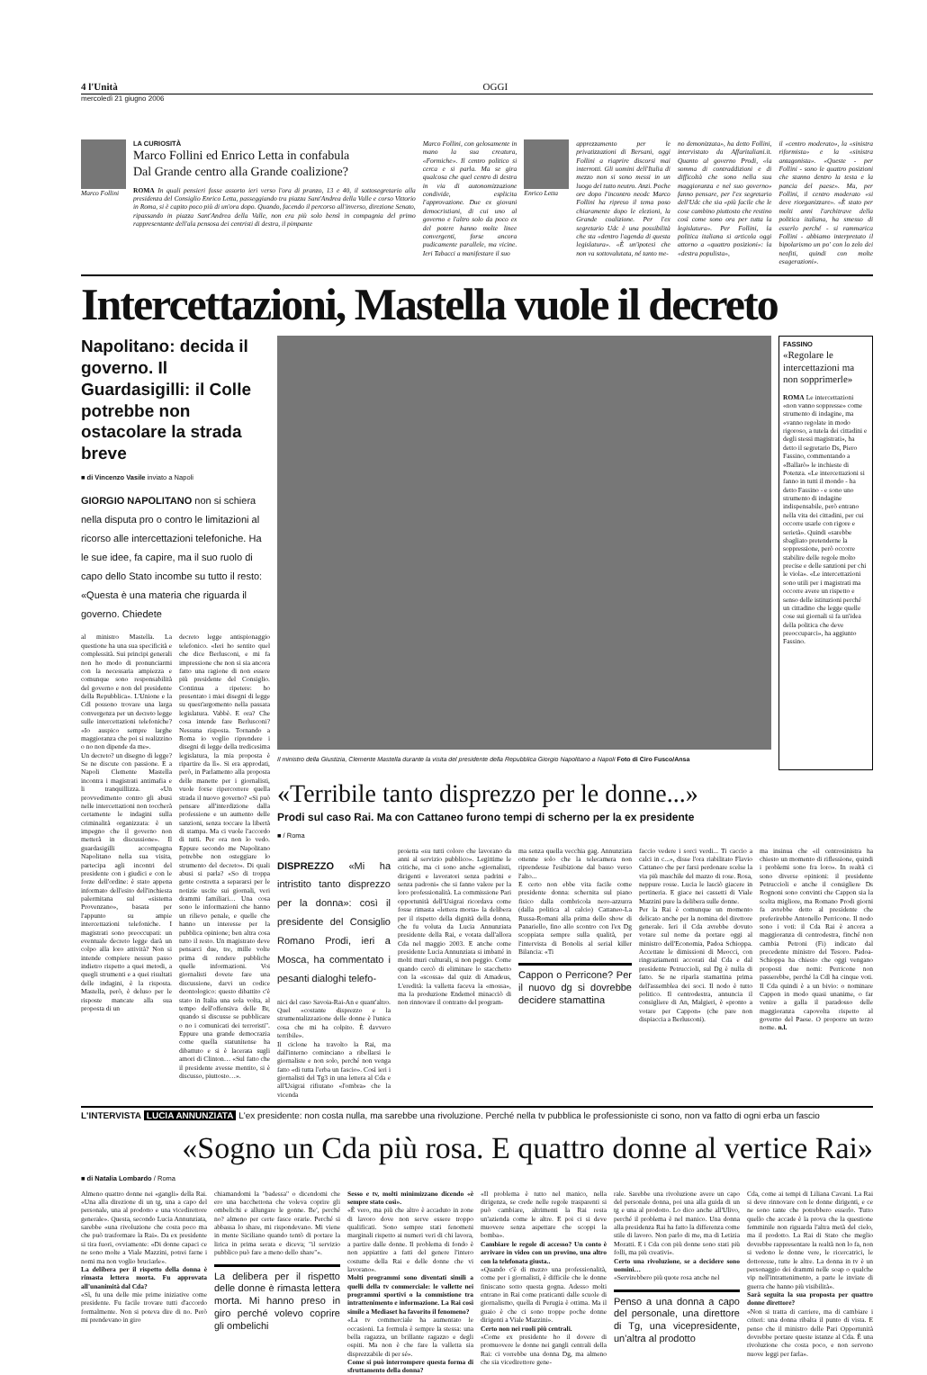4 l'Unità OGGI
mercoledì 21 giugno 2006
Marco Follini
LA CURIOSITÀ
Marco Follini ed Enrico Letta in confabula
Dal Grande centro alla Grande coalizione?
ROMA In quali pensieri fosse assorto ieri verso l'ora di pranzo, 13 e 40, il sottosegretario alla presidenza del Consiglio Enrico Letta, passeggiando tra piazza Sant'Andrea della Valle e corso Vittorio in Roma, si è capito poco più di un'ora dopo. Quando, facendo il percorso all'inverso, direzione Senato, ripassando in piazza Sant'Andrea della Valle, non era più solo bensì in compagnia del primo rappresentante dell'ala pensosa dei centristi di destra, il pimpante
Marco Follini, con gelosamente in mano la sua creatura, «Formiche». Il centro politico si cerca e si parla. Ma se gira qualcosa che quel centro di destra in via di autonomizzazione condivide, esplicita l'approvazione. Due ex giovani democristiani, di cui uno al governo e l'altro solo da poco ex del potere hanno molte linee convergenti, forse ancora pudicamente parallele, ma vicine. Ieri Tabacci a manifestare il suo
Enrico Letta
apprezzamento per le privatizzazioni di Bersani, oggi Follini a riaprire discorsi mai interrotti. Gli uomini dell'Italia di mezzo non si sono messi in un luogo del tutto neutro. Anzi. Poche ore dopo l'incontro neodc Marco Follini ha ripreso il tema poso chiaramente dopo le elezioni, la Grande coalizione. Per l'ex segretario Udc è una possibilità che sta «dentro l'agenda di questa legislatura». «È un'ipotesi che non va sottovalutata, né tanto me-
no demonizzata», ha detto Follini, intervistato da Affaritaliani.it. Quanto al governo Prodi, «la somma di contraddizioni e di difficoltà che sono nella sua maggioranza e nel suo governo» fanno pensare, per l'ex segretario dell'Udc che sia «più facile che le cose cambino piuttosto che restino così come sono ora per tutta la legislatura». Per Follini, la politica italiana si articola oggi attorno a «quattro posizioni»: la «destra populista»,
il «centro moderato», la «sinistra riformista» e la «sinistra antagonista». «Queste - per Follini - sono le quattro posizioni che stanno dentro la testa e la pancia del paese». Ma, per Follini, il centro moderato «si deve riorganizzare». «È stato per molti anni l'architrave della politica italiana, ha smesso di esserlo perché - si rammarica Follini - abbiamo interpretato il bipolarismo un po' con lo zelo dei neofiti, quindi con molte esagerazioni».
Intercettazioni, Mastella vuole il decreto
Napolitano: decida il governo. Il Guardasigilli: il Colle potrebbe non ostacolare la strada breve
■ di Vincenzo Vasile inviato a Napoli
GIORGIO NAPOLITANO non si schiera nella disputa pro o contro le limitazioni al ricorso alle intercettazioni telefoniche. Ha le sue idee, fa capire, ma il suo ruolo di capo dello Stato incombe su tutto il resto: «Questa è una materia che riguarda il governo. Chiedete
al ministro Mastella. La questione ha una sua specificità e complessità. Sui principi generali non ho modo di pronunciarmi con la necessaria ampiezza e comunque sono responsabilità del governo e non del presidente della Repubblica». L'Unione e la Cdl possono trovare una larga convergenza per un decreto legge sulle intercettazioni telefoniche? «Io auspico sempre larghe maggioranza che poi si realizzino o no non dipende da me».
Un decreto? un disegno di legge? Se ne discute con passione. E a Napoli Clemente Mastella incontra i magistrati antimafia e li tranquillizza. «Un provvedimento contro gli abusi nelle intercettazioni non toccherà certamente le indagini sulla criminalità organizzata: è un impegno che il governo non metterà in discussione». Il guardasigilli accompagna Napolitano nella sua visita, partecipa agli incontri del presidente con i giudici e con le forze dell'ordine: è stato appena informato dell'esito dell'inchiesta palermitana sul «sistema Provenzano», basata per l'appunto su ampie intercettazioni telefoniche. I magistrati sono preoccupati: un eventuale decreto legge darà un colpo alla loro attività? Non si intende compiere nessun passo indietro rispetto a quei metodi, a quegli strumenti e a quei risultati delle indagini, è la risposta. Mastella, però, è deluso per le risposte mancate alla sua proposta di un
decreto legge antispionaggio telefonico. «Ieri ho sentito quel che dice Berlusconi, e mi fa impressione che non si sia ancora fatto una ragione di non essere più presidente del Consiglio. Continua a ripetere: ho presentato i miei disegni di legge su quest'argomento nella passata legislatura. Vabbè. E ora? Che cosa intende fare Berlusconi? Nessuna risposta. Tornando a Roma io voglio riprendere i disegni di legge della tredicesima legislatura, la mia proposta è ripartire da lì». Si era approdati, però, in Parlamento alla proposta delle manette per i giornalisti, vuole forse ripercorrere quella strada il nuovo governo? «Si può pensare all'interdizione dalla professione e un aumento delle sanzioni, senza toccare la libertà di stampa. Ma ci vuole l'accordo di tutti. Per ora non lo vedo. Eppure secondo me Napolitano potrebbe non osteggiare lo strumento del decreto». Di quali abusi si parla? «So di troppa gente costretta a separarsi per le notizie uscite sui giornali, veri drammi familiari… Una cosa sono le informazioni che hanno un rilievo penale, e quelle che hanno un interesse per la pubblica opinione; ben altra cosa tutto il resto. Un magistrato deve pensarci due, tre, mille volte prima di rendere pubbliche quelle informazioni. Voi giornalisti dovete fare una discussione, darvi un codice deontologico: questo dibattito c'è stato in Italia una sola volta, al tempo dell'offensiva delle Br, quando si discusse se pubblicare o no i comunicati dei terroristi". Eppure una grande democrazia come quella statunitense ha dibattuto e si è lacerata sugli amori di Clinton… «Sul fatto che il presidente avesse mentito, si è discusso, piuttosto…».
Il ministro della Giustizia, Clemente Mastella durante la visita del presidente della Repubblica Giorgio Napolitano a Napoli Foto di Ciro Fusco/Ansa
FASSINO
«Regolare le intercettazioni ma non sopprimerle»
ROMA Le intercettazioni «non vanno soppresse» come strumento di indagine, ma «vanno regolate in modo rigoroso, a tutela dei cittadini e degli stessi magistrati», ha detto il segretario Ds, Piero Fassino, commentando a «Ballarò» le inchieste di Potenza. «Le intercettazioni si fanno in tutti il mondo - ha detto Fassino - e sono uno strumento di indagine indispensabile, però entrano nella vita dei cittadini, per cui occorre usarle con rigore e serietà». Quindi «sarebbe sbagliato pretenderne la soppressione, però occorre stabilire delle regole molto precise e delle sanzioni per chi le viola». «Le intercettazioni sono utili per i magistrati ma occorre avere un rispetto e senso delle istituzioni perché un cittadino che legge quelle cose sui giornali si fa un'idea della politica che deve preoccuparci», ha aggiunto Fassino.
«Terribile tanto disprezzo per le donne...»
Prodi sul caso Rai. Ma con Cattaneo furono tempi di scherno per la ex presidente
■ / Roma
DISPREZZO «Mi ha intristito tanto disprezzo per la donna»: così il presidente del Consiglio Romano Prodi, ieri a Mosca, ha commentato i pesanti dialoghi telefo-
nici del caso Savoia-Rai-An e quant'altro. Quel «costante disprezzo e la strumentalizzazione delle donne è l'unica cosa che mi ha colpito. È davvero terribile».
Il ciclone ha travolto la Rai, ma dall'interno cominciano a ribellarsi le giornaliste e non solo, perché non venga fatto «di tutta l'erba un fascio». Così ieri i giornalisti del Tg3 in una lettera al Cda e all'Usigrai rifiutano «l'ombra» che la vicenda
proietta «su tutti coloro che lavorano da anni al servizio pubblico». Legittime le critiche, ma ci sono anche «giornalisti, dirigenti e lavoratori senza padrini e senza padroni» che si fanno valere per la loro professionalità. La commissione Pari opportunità dell'Usigrai ricordava come fosse rimasta «lettera morta» la delibera per il rispetto della dignità della donna, che fu voluta da Lucia Annunziata presidente della Rai, e votata dall'allora Cda nel maggio 2003. E anche come presidente Lucia Annunziata si imbatté in molti muri culturali, si non peggio. Come quando cercò di eliminare lo stacchetto con la «scossa» dal quiz di Amadeus, L'eredità: la valletta faceva la «mossa», ma la produzione Endemol minacciò di non rinnovare il contratto del program-
ma senza quella vecchia gag. Annunziata ottenne solo che la telecamera non riprendesse l'esibizione dal basso verso l'alto...
E certo non ebbe vita facile come presidente donna: schernita sul piano fisico dalla combricola nero-azzurra (dalla politica al calcio) Cattaneo-La Russa-Romani alla prima dello show di Panariello, fino allo scontro con l'ex Dg scoppiata sempre sulla qualità, per l'intervista di Bonolis al serial killer Bilancia: «Ti
Cappon o Perricone? Per il nuovo dg si dovrebbe decidere stamattina
faccio vedere i sorci verdi... Ti caccio a calci in c...», disse l'ora riabilitato Flavio Cattaneo che per farsi perdonare scelse la via più maschile del mazzo di rose. Rosa, neppure rosse. Lucia le lasciò giacere in portineria. E giace nei cassetti di Viale Mazzini pure la delibera sulle donne.
Per la Rai è comunque un momento delicato anche per la nomina del direttore generale. Ieri il Cda avrebbe dovuto votare sul nome da portare oggi al ministro dell'Economia, Padoa Schioppa. Accettate le dimissioni di Meocci, con ringraziamenti accorati dal Cda e dal presidente Petruccioli, sul Dg è nulla di fatto. Se ne riparla stamattina prima dell'assemblea dei soci. Il nodo è tutto politico. Il centrodestra, annuncia il consigliere di An, Malgieri, è «pronto a votare per Cappon» (che pare non dispiaccia a Berlusconi).
ma insinua che «il centrosinistra ha chiesto un momento di riflessione, quindi i problemi sono fra loro». In realtà ci sono diverse opinioni: il presidente Petruccioli e anche il consigliere Ds Rognoni sono convinti che Cappon sia la scelta migliore, ma Romano Prodi giorni fa avrebbe detto al presidente che preferirebbe Antonello Perricone. Il nodo sono i voti: il Cda Rai è ancora a maggioranza di centrodestra, finché non cambia Petroni (Fi) indicato dal precedente ministro del Tesoro. Padoa-Schioppa ha chiesto che oggi vengano proposti due nomi: Perricone non passerebbe, perché la Cdl ha cinque voti. Il Cda quindi è a un bivio: o nominare Cappon in modo quasi unanime, o far venire a galla il paradosso delle maggioranza capovolta rispetto al governo del Paese. O proporre un terzo nome. n.l.
L'INTERVISTA LUCIA ANNUNZIATA L'ex presidente: non costa nulla, ma sarebbe una rivoluzione. Perché nella tv pubblica le professioniste ci sono, non va fatto di ogni erba un fascio
«Sogno un Cda più rosa. E quattro donne al vertice Rai»
■ di Natalia Lombardo / Roma
Almeno quattro donne nei «gangli» della Rai. «Una alla direzione di un tg, una a capo del personale, una al prodotto e una vicedirettore generale». Questa, secondo Lucia Annunziata, sarebbe «una rivoluzione che costa poco ma che può trasformare la Rai». Da ex presidente si tira fuori, ovviamente: «Di donne capaci ce ne sono molte a Viale Mazzini, potrei farne i nomi ma non voglio bruciarle».
La delibera per il rispetto della donna è rimasta lettera morta. Fu approvata all'unanimità dal Cda?
«Sì, fu una delle mie prime iniziative come presidente. Fu facile trovare tutti d'accordo formalmente. Non si poteva dire di no. Però mi prendevano in giro
chiamandomi la "badessa" o dicendomi che ero una bacchettona che voleva coprire gli ombelichi e allungare le gonne. Be', perché no? almeno per certe fasce orarie. Perché si abbassa lo share, mi rispondevano. Mi viene in mente Siciliano quando tentò di portare la lirica in prima serata e diceva; "il servizio pubblico può fare a meno dello share"».
La delibera per il rispetto delle donne è rimasta lettera morta. Mi hanno preso in giro perché volevo coprire gli ombelichi
Sesso e tv, molti minimizzano dicendo «è sempre stato così».
«È vero, ma più che altro è accaduto in zone di lavoro dove non serve essere troppo qualificati. Sono sempre stati fenomeni marginali rispetto ai numeri veri di chi lavora, a partire dalle donne. Il problema di fondo è non appiattire a fatti del genere l'intero costume della Rai e delle donne che vi lavorano».
Molti programmi sono diventati simili a quelli della tv commerciale: le vallette nei programmi sportivi o la commistione tra intrattenimento e informazione. La Rai così simile a Mediaset ha favorito il fenomeno?
«La tv commerciale ha aumentato le occasioni. La formula è sempre la stessa: una bella ragazza, un brillante ragazzo e degli ospiti. Ma non è che fare la valletta sia disprezzabile di per sé».
Come si può interrompere questa forma di sfruttamento della donna?
«Il problema è tutto nel manico, nella dirigenza, se crede nelle regole trasparenti si può cambiare, altrimenti la Rai resta un'azienda come le altre. E poi ci si deve muovere senza aspettare che scoppi la bomba».
Cambiare le regole di accesso? Un conto è arrivare in video con un provino, una altro con la telefonata giusta..
«Quando c'è di mezzo una professionalità, come per i giornalisti, è difficile che le donne finiscano sotto questa gogna. Adesso molti entrano in Rai come praticanti dalle scuole di giornalismo, quella di Perugia è ottima. Ma il guaio è che ci sono troppe poche donne dirigenti a Viale Mazzini».
Certo non nei ruoli più centrali.
«Come ex presidente ho il dovere di promuovere le donne nei gangli centrali della Rai: ci vorrebbe una donna Dg, ma almeno che sia vicedirettore gene-
rale. Sarebbe una rivoluzione avere un capo del personale donna, poi una alla guida di un tg e una al prodotto. Lo dico anche all'Ulivo, perché il problema è nel manico. Una donna alla presidenza Rai ha fatto la differenza come stile di lavoro. Non parlo di me, ma di Letizia Moratti. E i Cda con più donne sono stati più folli, ma più creativi».
Certo una rivoluzione, se a decidere sono uomini…
«Servirebbero più quote rosa anche nel
Penso a una donna a capo del personale, una direttore di Tg, una vicepresidente, un'altra al prodotto
Cda, come ai tempi di Liliana Cavani. La Rai si deve rinnovare con le donne dirigenti, e ce ne sono tante che potrebbero esserlo. Tutto quello che accade è la prova che la questione femminile non riguarda l'altra metà del cielo, ma il prodotto. La Rai di Stato che meglio dovrebbe rappresentare la realtà non lo fa, non si vedono le donne vere, le ricercatrici, le dottoresse, tutte le altre. La donna in tv è un personaggio dei drammi nelle soap o qualche vip nell'intrattenimento, a parte le inviate di guerra che hanno più visibilità».
Sarà seguita la sua proposta per quattro donne direttore?
«Non si tratta di carriere, ma di cambiare i criteri: una donna ribalta il punto di vista. E penso che il ministro delle Pari Opportunità dovrebbe portare queste istanze al Cda. È una rivoluzione che costa poco, e non servono nuove leggi per farla».